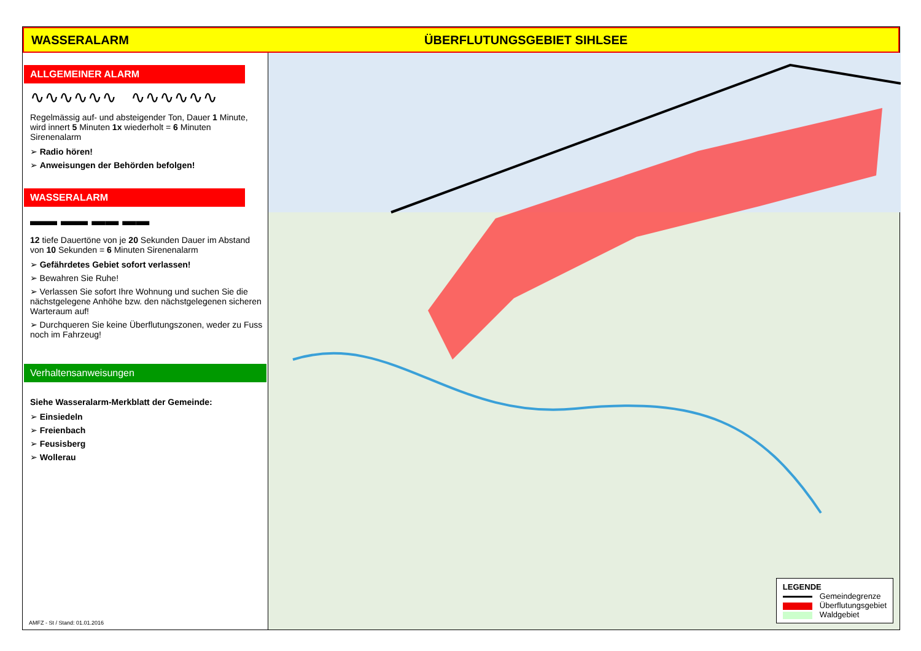WASSERALARM ÜBERFLUTUNGSGEBIET SIHLSEE
ALLGEMEINER ALARM
∿∿∿∿∿∿ ∿∿∿∿∿∿
Regelmässig auf- und absteigender Ton, Dauer 1 Minute, wird innert 5 Minuten 1x wiederholt = 6 Minuten Sirenenalarm
➢ Radio hören!
➢ Anweisungen der Behörden befolgen!
WASSERALARM
▬▬ ▬▬ ▬▬ ▬▬
12 tiefe Dauertöne von je 20 Sekunden Dauer im Abstand von 10 Sekunden = 6 Minuten Sirenenalarm
➢ Gefährdetes Gebiet sofort verlassen!
➢ Bewahren Sie Ruhe!
➢ Verlassen Sie sofort Ihre Wohnung und suchen Sie die nächstgelegene Anhöhe bzw. den nächstgelegenen sicheren Warteraum auf!
➢ Durchqueren Sie keine Überflutungszonen, weder zu Fuss noch im Fahrzeug!
Verhaltensanweisungen
Siehe Wasseralarm-Merkblatt der Gemeinde:
➢ Einsiedeln
➢ Freienbach
➢ Feusisberg
➢ Wollerau
AMFZ - St / Stand: 01.01.2016
LEGENDE
Gemeindegrenze
Überflutungsgebiet
Waldgebiet